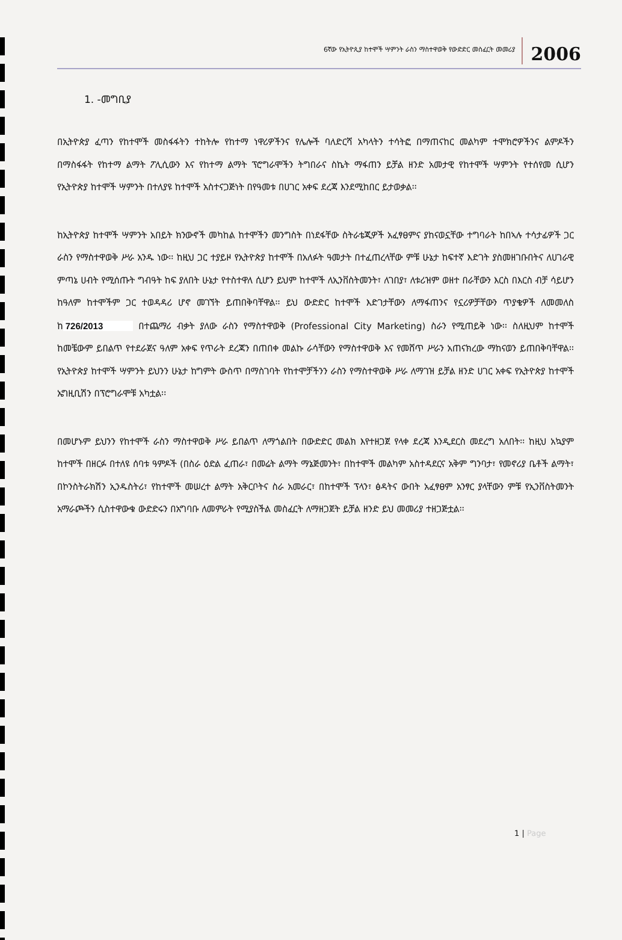6ኛው የኢትዮጲያ ከተሞች ሣምንት ራስን ማስተዋወቅ የውድድር መስፈርት መመሪያ
2006
1. -መግቢያ
በኢትዮጵያ ፈጣን የከተሞች መስፋፋትን ተከትሎ የከተማ ነዋሪዎችንና የሌሎች ባለድርሻ አካላትን ተሳትፎ በማጠናከር መልካም ተሞክሮዎችንና ልምዶችን በማስፋፋት የከተማ ልማት ፖሊሲውን እና የከተማ ልማት ፕሮግራሞችን ትግበራና ስኬት ማፋጠን ይቻል ዘንድ አመታዊ የከተሞች ሣምንት የተሰየመ ሲሆን የኢትዮጵያ ከተሞች ሣምንት በተለያዩ ከተሞች አስተናጋጅነት በየዓመቱ በሀገር አቀፍ ደረጃ እንደሚከበር ይታወቃል፡፡
ከኢትዮጵያ ከተሞች ሣምንት አበይት ክንውኖች መካከል ከተሞችን መንግስት በነደፋቸው ስትራቴጂዎች አፈፃፀምና ያከናወኗቸው ተግባራት ከበኣሉ ተሳታፊዎች ጋር ራስን የማስተዋወቅ ሥራ አንዱ ነው፡፡ ከዚህ ጋር ተያይዞ የኢትዮጵያ ከተሞች በአለፉት ዓመታት በተፈጠረላቸው ምቹ ሁኔታ ከፍተኛ እድገት ያስመዘገቡበትና ለሀገራዊ ምጣኔ ሀብት የሚሰጡት ግብዓት ከፍ ያለበት ሁኔታ የተስተዋለ ሲሆን ይህም ከተሞች ለኢንቨስትመንት፣ ለገበያ፣ ለቱሪዝም ወዘተ በራቸውን እርስ በእርስ ብቻ ሳይሆን ከዓለም ከተሞችም ጋር ተወዳዳሪ ሆኖ መገኘት ይጠበቅባቸዋል፡፡ ይህ ውድድር ከተሞች እድገታቸውን ለማፋጠንና የኗሪዎቻቸውን ጥያቄዎች ለመመለስ ከ 726/2013 በተጨማሪ ብቃት ያለው ራስን የማስተዋወቅ (Professional City Marketing) ስራን የሚጠይቅ ነው፡፡ ስለዚህም ከተሞች ከመቼውም ይበልጥ የተደራጀና ዓለም አቀፍ የጥራት ደረጃን በጠበቀ መልኩ ራሳቸውን የማስተዋወቅ እና የመሸጥ ሥራን አጠናክረው ማከናወን ይጠበቅባቸዋል፡፡ የኢትዮጵያ ከተሞች ሣምንት ይህንን ሁኔታ ከግምት ውስጥ በማስገባት የከተሞቻችንን ራስን የማስተዋወቅ ሥራ ለማገዝ ይቻል ዘንድ ሀገር አቀፍ የኢትዮጵያ ከተሞች ኤግዚቢሽን በፕሮግራሞቹ አካቷል፡፡
በመሆኑም ይህንን የከተሞች ራስን ማስተዋወቅ ሥራ ይበልጥ ለማጎልበት በውድድር መልክ እየተዘጋጀ የላቀ ደረጃ እንዲደርስ መደረግ አለበት፡፡ ከዚህ አኳያም ከተሞች በዘርፉ በተለዩ ሰባቱ ዓምዶች (በስራ ዕድል ፈጠራ፣ በመሬት ልማት ማኔጅመንት፣ በከተሞች መልካም አስተዳደርና አቅም ግንባታ፣ የመኖሪያ ቤቶች ልማት፣ በኮንስትራክሽን ኢንዱስትሪ፣ የከተሞች መሠረተ ልማት አቅርቦትና ስራ አመራር፣ በከተሞች ፕላን፣ ፅዳትና ውበት አፈፃፀም አንፃር ያላቸውን ምቹ የኢንቨስትመንት አማራጮችን ሲስተዋውቁ ውድድሩን በአግባቡ ለመምራት የሚያስችል መስፈርት ለማዘጋጀት ይቻል ዘንድ ይህ መመሪያ ተዘጋጅቷል፡፡
1 | Page